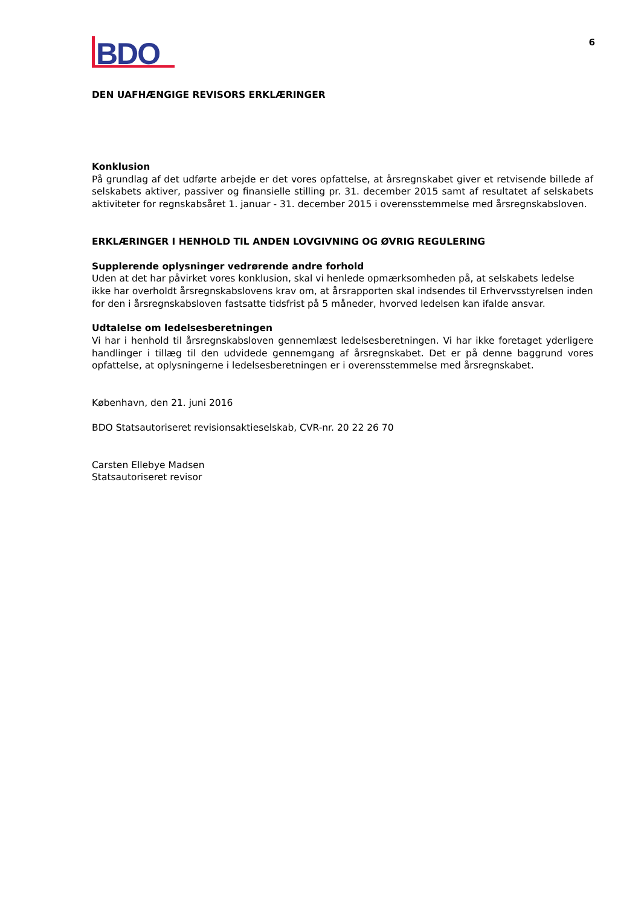BDO
6
DEN UAFHÆNGIGE REVISORS ERKLÆRINGER
Konklusion
På grundlag af det udførte arbejde er det vores opfattelse, at årsregnskabet giver et retvisende billede af selskabets aktiver, passiver og finansielle stilling pr. 31. december 2015 samt af resultatet af selskabets aktiviteter for regnskabsåret 1. januar - 31. december 2015 i overensstemmelse med årsregnskabsloven.
ERKLÆRINGER I HENHOLD TIL ANDEN LOVGIVNING OG ØVRIG REGULERING
Supplerende oplysninger vedrørende andre forhold
Uden at det har påvirket vores konklusion, skal vi henlede opmærksomheden på, at selskabets ledelse ikke har overholdt årsregnskabslovens krav om, at årsrapporten skal indsendes til Erhvervsstyrelsen inden for den i årsregnskabsloven fastsatte tidsfrist på 5 måneder, hvorved ledelsen kan ifalde ansvar.
Udtalelse om ledelsesberetningen
Vi har i henhold til årsregnskabsloven gennemlæst ledelsesberetningen. Vi har ikke foretaget yderligere handlinger i tillæg til den udvidede gennemgang af årsregnskabet. Det er på denne baggrund vores opfattelse, at oplysningerne i ledelsesberetningen er i overensstemmelse med årsregnskabet.
København, den 21. juni 2016
BDO Statsautoriseret revisionsaktieselskab, CVR-nr. 20 22 26 70
Carsten Ellebye Madsen
Statsautoriseret revisor